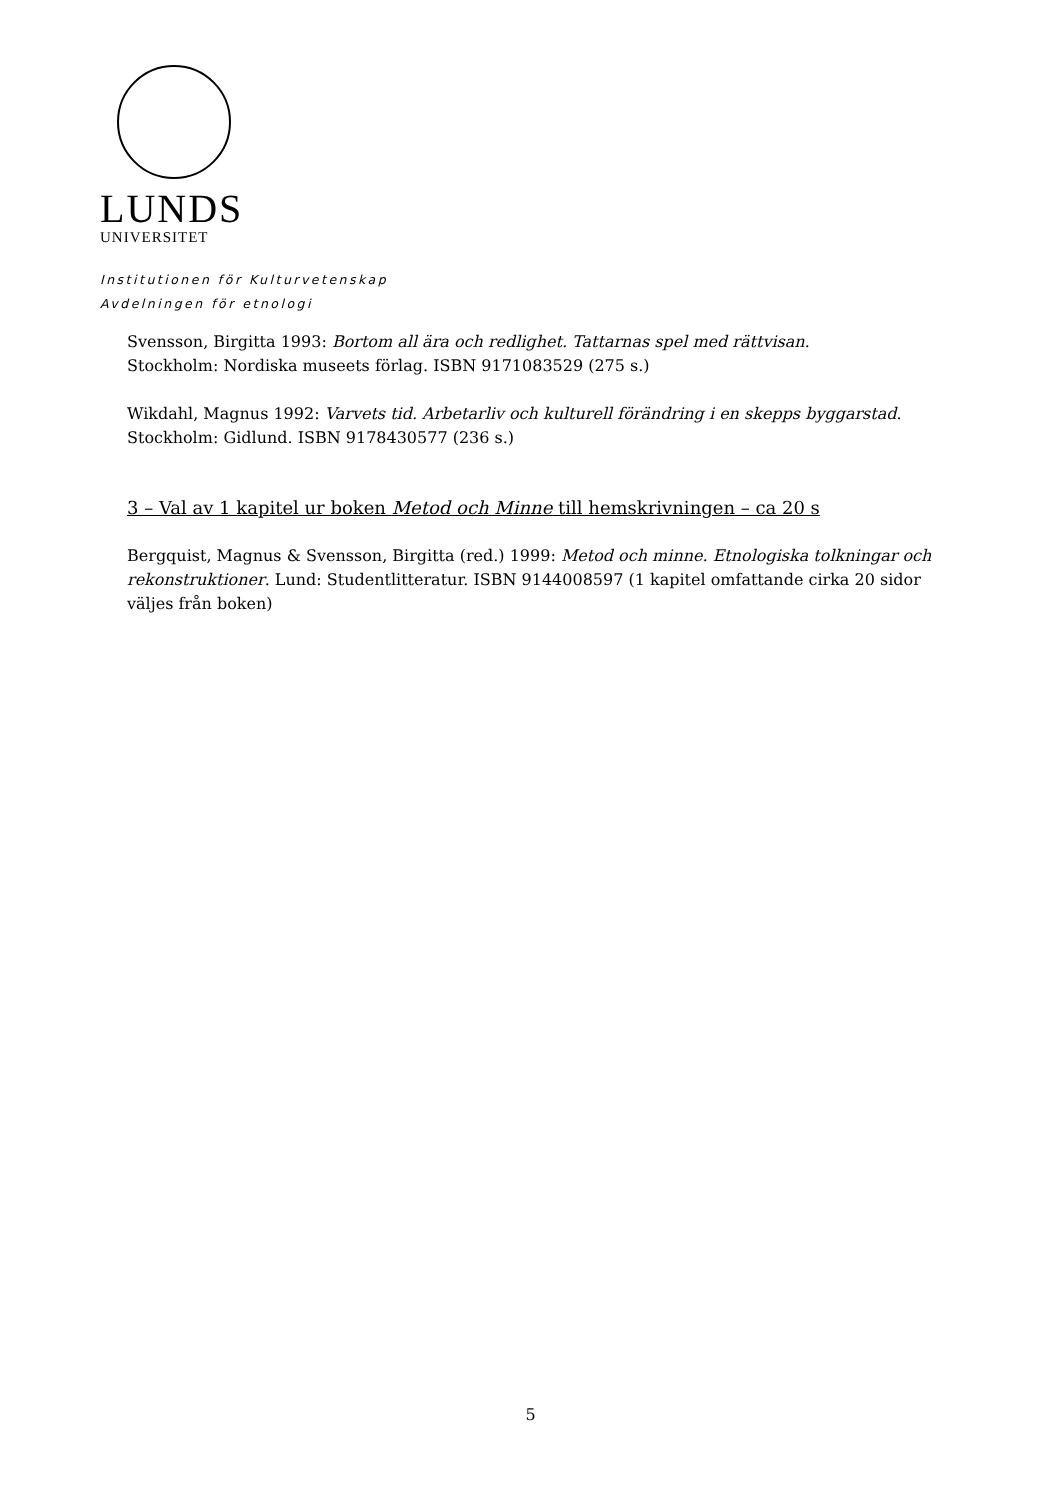LUNDS
UNIVERSITET
Institutionen för Kulturvetenskap
Avdelningen för etnologi
Svensson, Birgitta 1993: Bortom all ära och redlighet. Tattarnas spel med rättvisan.
Stockholm: Nordiska museets förlag. ISBN 9171083529 (275 s.)
Wikdahl, Magnus 1992: Varvets tid. Arbetarliv och kulturell förändring i en skepps byggarstad. Stockholm: Gidlund. ISBN 9178430577 (236 s.)
3 – Val av 1 kapitel ur boken Metod och Minne till hemskrivningen – ca 20 s
Bergquist, Magnus & Svensson, Birgitta (red.) 1999: Metod och minne. Etnologiska tolkningar och rekonstruktioner. Lund: Studentlitteratur. ISBN 9144008597 (1 kapitel omfattande cirka 20 sidor väljes från boken)
5